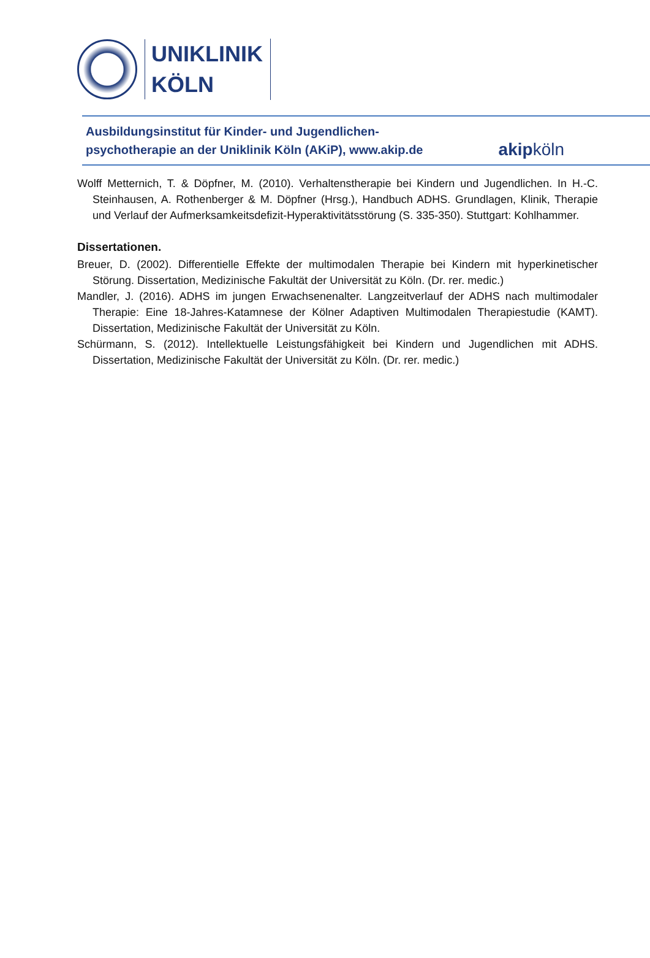UNIKLINIK
KÖLN
Ausbildungsinstitut für Kinder- und Jugendlichen-
psychotherapie an der Uniklinik Köln (AKiP), www.akip.de
akipköln
Wolff Metternich, T. & Döpfner, M. (2010). Verhaltenstherapie bei Kindern und Jugendlichen. In H.-C. Steinhausen, A. Rothenberger & M. Döpfner (Hrsg.), Handbuch ADHS. Grundlagen, Klinik, Therapie und Verlauf der Aufmerksamkeitsdefizit-Hyperaktivitätsstörung (S. 335-350). Stuttgart: Kohlhammer.
Dissertationen.
Breuer, D. (2002). Differentielle Effekte der multimodalen Therapie bei Kindern mit hyperkinetischer Störung. Dissertation, Medizinische Fakultät der Universität zu Köln. (Dr. rer. medic.)
Mandler, J. (2016). ADHS im jungen Erwachsenenalter. Langzeitverlauf der ADHS nach multimodaler Therapie: Eine 18-Jahres-Katamnese der Kölner Adaptiven Multimodalen Therapiestudie (KAMT). Dissertation, Medizinische Fakultät der Universität zu Köln.
Schürmann, S. (2012). Intellektuelle Leistungsfähigkeit bei Kindern und Jugendlichen mit ADHS. Dissertation, Medizinische Fakultät der Universität zu Köln. (Dr. rer. medic.)